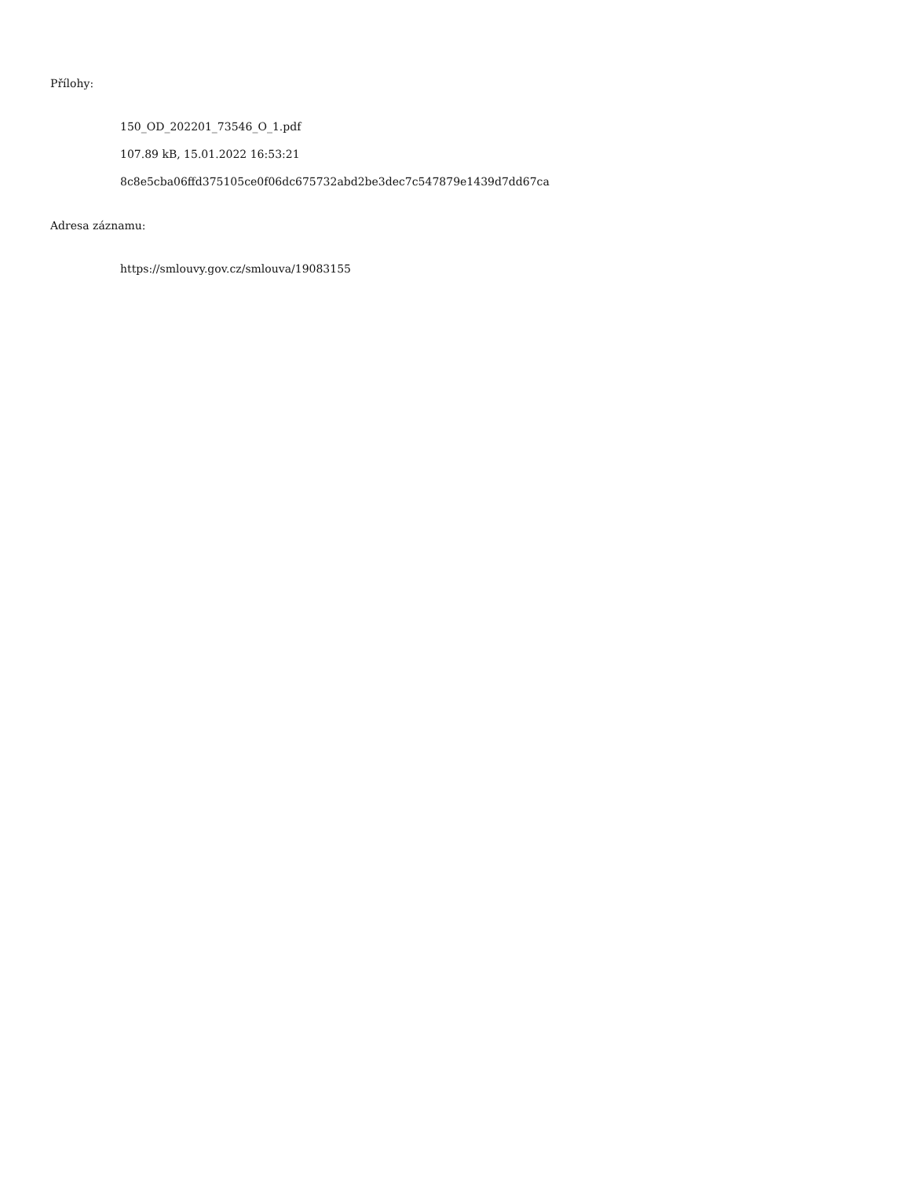Přílohy:
150_OD_202201_73546_O_1.pdf
107.89 kB, 15.01.2022 16:53:21
8c8e5cba06ffd375105ce0f06dc675732abd2be3dec7c547879e1439d7dd67ca
Adresa záznamu:
https://smlouvy.gov.cz/smlouva/19083155